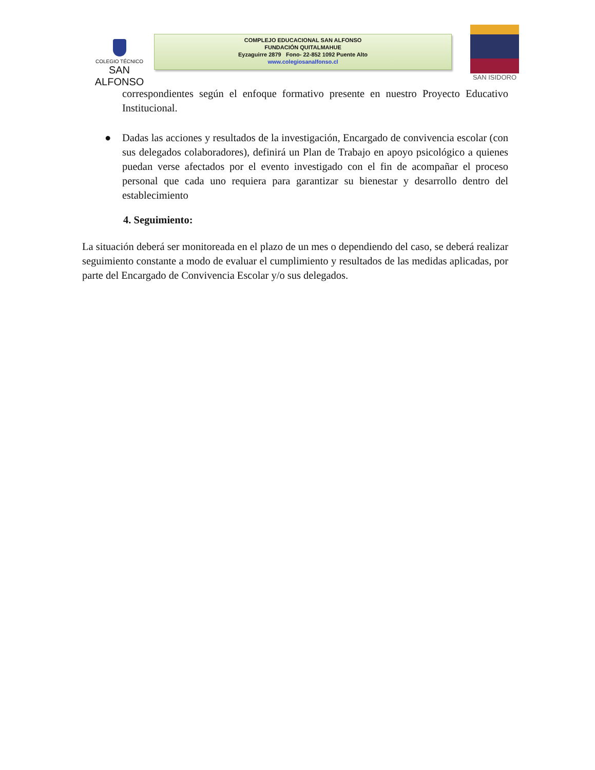COLEGIO TÉCNICO
SAN ALFONSO
COMPLEJO EDUCACIONAL SAN ALFONSO
FUNDACIÓN QUITALMAHUE
Eyzaguirre 2879 Fono- 22-852 1092 Puente Alto
www.colegiosanalfonso.cl
SAN ISIDORO
correspondientes según el enfoque formativo presente en nuestro Proyecto Educativo Institucional.
● Dadas las acciones y resultados de la investigación, Encargado de convivencia escolar (con sus delegados colaboradores), definirá un Plan de Trabajo en apoyo psicológico a quienes puedan verse afectados por el evento investigado con el fin de acompañar el proceso personal que cada uno requiera para garantizar su bienestar y desarrollo dentro del establecimiento
4. Seguimiento:
La situación deberá ser monitoreada en el plazo de un mes o dependiendo del caso, se deberá realizar seguimiento constante a modo de evaluar el cumplimiento y resultados de las medidas aplicadas, por parte del Encargado de Convivencia Escolar y/o sus delegados.